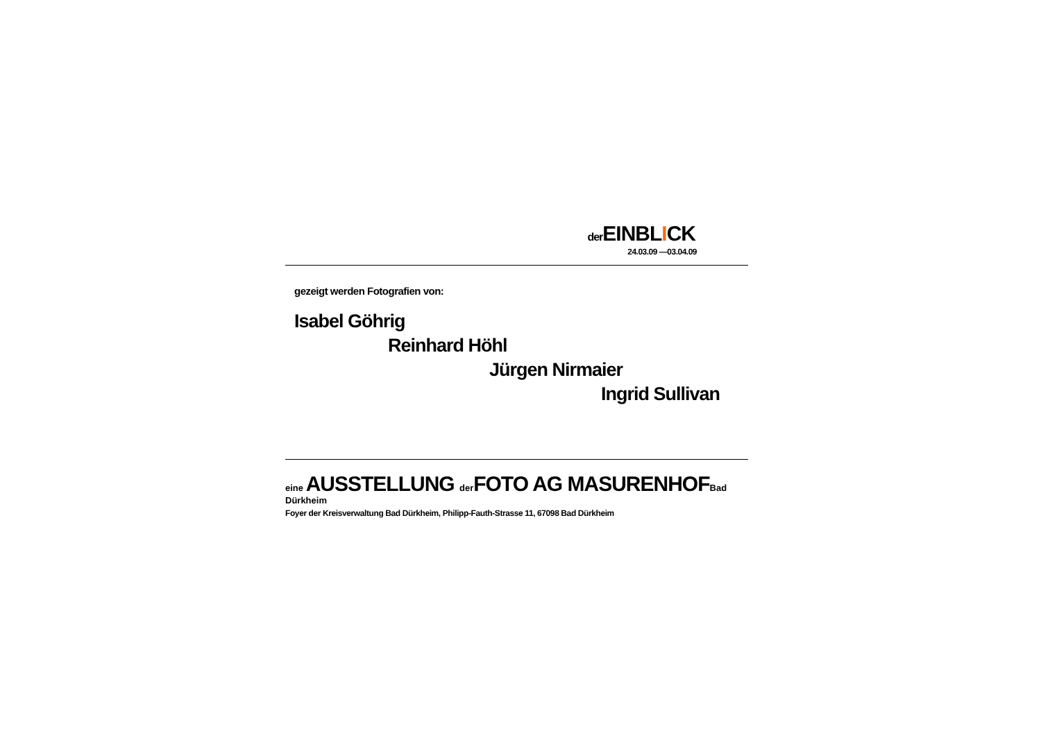der EINBLICK
24.03.09 —03.04.09
gezeigt werden Fotografien von:
Isabel Göhrig
Reinhard Höhl
Jürgen Nirmaier
Ingrid Sullivan
eine AUSSTELLUNG der FOTO AG MASURENHOF Bad Dürkheim
Foyer der Kreisverwaltung Bad Dürkheim, Philipp-Fauth-Strasse 11, 67098 Bad Dürkheim